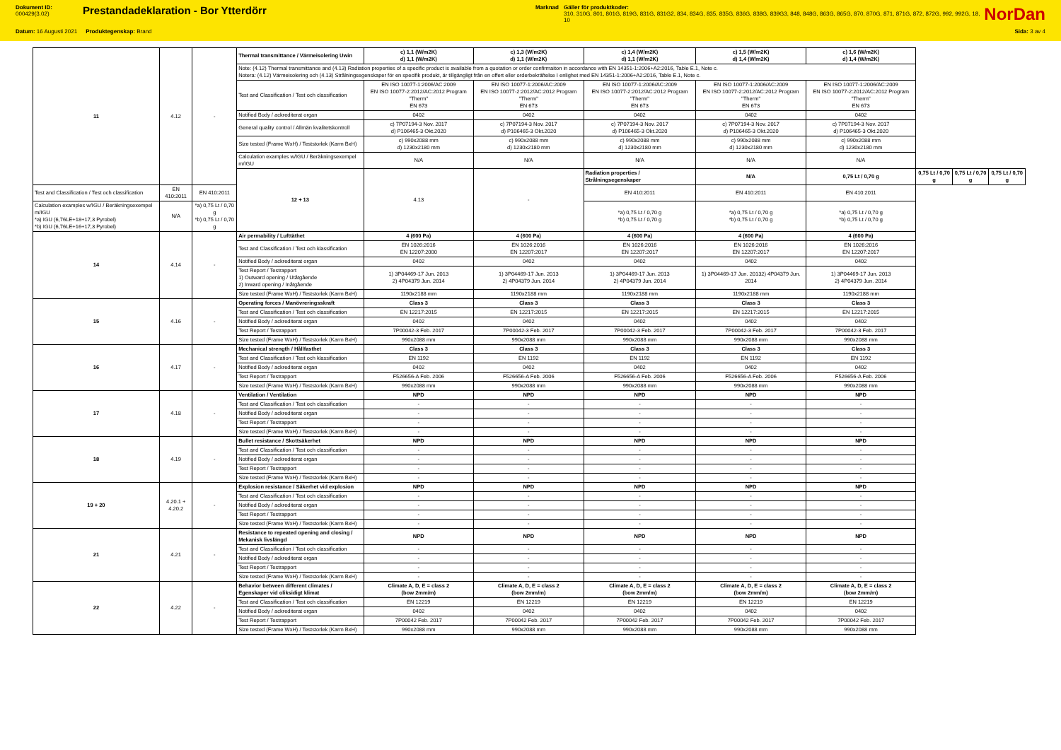Dokument ID:
000429(3.02)
Prestandadeklaration - Bor Ytterdörr
Marknad Gäller för produktkoder:
310, 310G, 801, 801G, 819G, 831G, 831G2, 834, 834G, 835, 835G, 836G, 838G, 839G3, 848, 848G, 863G, 865G, 870, 870G, 871, 871G, 872, 872G, 992, 992G, 18, 10
NorDan
Datum: 16 Augusti 2021 Produktegenskap: Brand Sida: 3 av 4
| 11 | 4.12 | - | Thermal transmittance / Värmeisolering Uwin | c) 1,1 (W/m2K) d) 1,1 (W/m2K) | c) 1,3 (W/m2K) d) 1,1 (W/m2K) | c) 1,4 (W/m2K) d) 1,1 (W/m2K) | c) 1,5 (W/m2K) d) 1,4 (W/m2K) | c) 1,6 (W/m2K) d) 1,4 (W/m2K) | | | |
| | | | Note: (4.12) Thermal transmittance and (4.13) Radiation properties of a specific product is available from a quotation or order confirmaiton in accordance with EN 14351-1:2006+A2:2016, Table E.1, Note c. Notera: (4.12) Värmeisolering och (4.13) Strålningsegenskaper för en specifik produkt, är tillgängligt från en offert eller orderbekräftelse I enlighet med EN 14351-1:2006+A2:2016, Table E.1, Note c. | | | | | | | | |
| | | | Test and Classification / Test och classification | EN ISO 10077-1:2006/AC:2009 EN ISO 10077-2:2012/AC:2012 Program "Therm" EN 673 | EN ISO 10077-1:2006/AC:2009 EN ISO 10077-2:2012/AC:2012 Program "Therm" EN 673 | EN ISO 10077-1:2006/AC:2009 EN ISO 10077-2:2012/AC:2012 Program "Therm" EN 673 | EN ISO 10077-1:2006/AC:2009 EN ISO 10077-2:2012/AC:2012 Program "Therm" EN 673 | EN ISO 10077-1:2006/AC:2009 EN ISO 10077-2:2012/AC:2012 Program "Therm" EN 673 | | | |
| | | | Notified Body / ackrediterat organ | 0402 | 0402 | 0402 | 0402 | 0402 | | | |
| | | | General quality control / Allmän kvalitetskontroll | c) 7P07194-3 Nov. 2017 d) P106465-3 Okt.2020 | c) 7P07194-3 Nov. 2017 d) P106465-3 Okt.2020 | c) 7P07194-3 Nov. 2017 d) P106465-3 Okt.2020 | c) 7P07194-3 Nov. 2017 d) P106465-3 Okt.2020 | c) 7P07194-3 Nov. 2017 d) P106465-3 Okt.2020 | | | |
| | | | Size tested (Frame WxH) / Teststorlek (Karm BxH) | c) 990x2088 mm d) 1230x2180 mm | c) 990x2088 mm d) 1230x2180 mm | c) 990x2088 mm d) 1230x2180 mm | c) 990x2088 mm d) 1230x2180 mm | c) 990x2088 mm d) 1230x2180 mm | | | |
| | | | Calculation examples w/IGU / Beräkningsexempel m/IGU | N/A | N/A | N/A | N/A | N/A | | | |
| | | | 12 + 13 | 4.13 | - | Radiation properties / Strålningsegenskaper | N/A | 0,75 Lt / 0,70 g | 0,75 Lt / 0,70 g | 0,75 Lt / 0,70 g | 0,75 Lt / 0,70 g |
| Test and Classification / Test och classification | EN 410:2011 | EN 410:2011 | | | | EN 410:2011 | EN 410:2011 | EN 410:2011 | | | |
| Calculation examples w/IGU / Beräkningsexempel m/IGU *a) IGU (6,76LE+18+17,3 Pyrobel) *b) IGU (6,76LE+16+17,3 Pyrobel) | N/A | *a) 0,75 Lt / 0,70 g *b) 0,75 Lt / 0,70 g | | | | *a) 0,75 Lt / 0,70 g *b) 0,75 Lt / 0,70 g | *a) 0,75 Lt / 0,70 g *b) 0,75 Lt / 0,70 g | *a) 0,75 Lt / 0,70 g *b) 0,75 Lt / 0,70 g | | | |
| 14 | 4.14 | - | Air permability / Lufttäthet | 4 (600 Pa) | 4 (600 Pa) | 4 (600 Pa) | 4 (600 Pa) | 4 (600 Pa) | | | |
| | | | Test and Classification / Test och klassification | EN 1026:2016 EN 12207:2000 | EN 1026:2016 EN 12207:2017 | EN 1026:2016 EN 12207:2017 | EN 1026:2016 EN 12207:2017 | EN 1026:2016 EN 12207:2017 | | | |
| | | | Notified Body / ackrediterat organ | 0402 | 0402 | 0402 | 0402 | 0402 | | | |
| | | | Test Report / Testrapport 1) Outward opening / Utåtgående 2) Inward opening / Inåtgående | 1) 3P04469-17 Jun. 2013 2) 4P04379 Jun. 2014 | 1) 3P04469-17 Jun. 2013 2) 4P04379 Jun. 2014 | 1) 3P04469-17 Jun. 2013 2) 4P04379 Jun. 2014 | 1) 3P04469-17 Jun. 20132) 4P04379 Jun. 2014 | 1) 3P04469-17 Jun. 2013 2) 4P04379 Jun. 2014 | | | |
| | | | Size tested (Frame WxH) / Teststorlek (Karm BxH) | 1190x2188 mm | 1190x2188 mm | 1190x2188 mm | 1190x2188 mm | 1190x2188 mm | | | |
| 15 | 4.16 | - | Operating forces / Manövreringsskraft | Class 3 | Class 3 | Class 3 | Class 3 | Class 3 | | | |
| | | | Test and Classification / Test och classification | EN 12217:2015 | EN 12217:2015 | EN 12217:2015 | EN 12217:2015 | EN 12217:2015 | | | |
| | | | Notified Body / ackrediterat organ | 0402 | 0402 | 0402 | 0402 | 0402 | | | |
| | | | Test Report / Testrapport | 7P00042-3 Feb. 2017 | 7P00042-3 Feb. 2017 | 7P00042-3 Feb. 2017 | 7P00042-3 Feb. 2017 | 7P00042-3 Feb. 2017 | | | |
| | | | Size tested (Frame WxH) / Teststorlek (Karm BxH) | 990x2088 mm | 990x2088 mm | 990x2088 mm | 990x2088 mm | 990x2088 mm | | | |
| 16 | 4.17 | - | Mechanical strength / Hållfasthet | Class 3 | Class 3 | Class 3 | Class 3 | Class 3 | | | |
| | | | Test and Classification / Test och klassification | EN 1192 | EN 1192 | EN 1192 | EN 1192 | EN 1192 | | | |
| | | | Notified Body / ackrediterat organ | 0402 | 0402 | 0402 | 0402 | 0402 | | | |
| | | | Test Report / Testrapport | F526656-A Feb. 2006 | F526656-A Feb. 2006 | F526656-A Feb. 2006 | F526656-A Feb. 2006 | F526656-A Feb. 2006 | | | |
| | | | Size tested (Frame WxH) / Teststorlek (Karm BxH) | 990x2088 mm | 990x2088 mm | 990x2088 mm | 990x2088 mm | 990x2088 mm | | | |
| 17 | 4.18 | - | Ventilation / Ventilation | NPD | NPD | NPD | NPD | NPD | | | |
| | | | Test and Classification / Test och classification | - | - | - | - | - | | | |
| | | | Notified Body / ackrediterat organ | - | - | - | - | - | | | |
| | | | Test Report / Testrapport | - | - | - | - | - | | | |
| | | | Size tested (Frame WxH) / Teststorlek (Karm BxH) | - | - | - | - | - | | | |
| 18 | 4.19 | - | Bullet resistance / Skottsäkerhet | NPD | NPD | NPD | NPD | NPD | | | |
| | | | Test and Classification / Test och classification | - | - | - | - | - | | | |
| | | | Notified Body / ackrediterat organ | - | - | - | - | - | | | |
| | | | Test Report / Testrapport | - | - | - | - | - | | | |
| | | | Size tested (Frame WxH) / Teststorlek (Karm BxH) | - | - | - | - | - | | | |
| 19 + 20 | 4.20.1 + 4.20.2 | - | Explosion resistance / Säkerhet vid explosion | NPD | NPD | NPD | NPD | NPD | | | |
| | | | Test and Classification / Test och classification | - | - | - | - | - | | | |
| | | | Notified Body / ackrediterat organ | - | - | - | - | - | | | |
| | | | Test Report / Testrapport | - | - | - | - | - | | | |
| | | | Size tested (Frame WxH) / Teststorlek (Karm BxH) | - | - | - | - | - | | | |
| 21 | 4.21 | - | Resistance to repeated opening and closing / Mekanisk livslängd | NPD | NPD | NPD | NPD | NPD | | | |
| | | | Test and Classification / Test och classification | - | - | - | - | - | | | |
| | | | Notified Body / ackrediterat organ | - | - | - | - | - | | | |
| | | | Test Report / Testrapport | - | - | - | - | - | | | |
| | | | Size tested (Frame WxH) / Teststorlek (Karm BxH) | - | - | - | - | - | | | |
| 22 | 4.22 | - | Behavior between different climates / Egenskaper vid oliksidigt klimat | Climate A, D, E = class 2 (bow 2mm/m) | Climate A, D, E = class 2 (bow 2mm/m) | Climate A, D, E = class 2 (bow 2mm/m) | Climate A, D, E = class 2 (bow 2mm/m) | Climate A, D, E = class 2 (bow 2mm/m) | | | |
| | | | Test and Classification / Test och classification | EN 12219 | EN 12219 | EN 12219 | EN 12219 | EN 12219 | | | |
| | | | Notified Body / ackrediterat organ | 0402 | 0402 | 0402 | 0402 | 0402 | | | |
| | | | Test Report / Testrapport | 7P00042 Feb. 2017 | 7P00042 Feb. 2017 | 7P00042 Feb. 2017 | 7P00042 Feb. 2017 | 7P00042 Feb. 2017 | | | |
| | | | Size tested (Frame WxH) / Teststorlek (Karm BxH) | 990x2088 mm | 990x2088 mm | 990x2088 mm | 990x2088 mm | 990x2088 mm | | | |